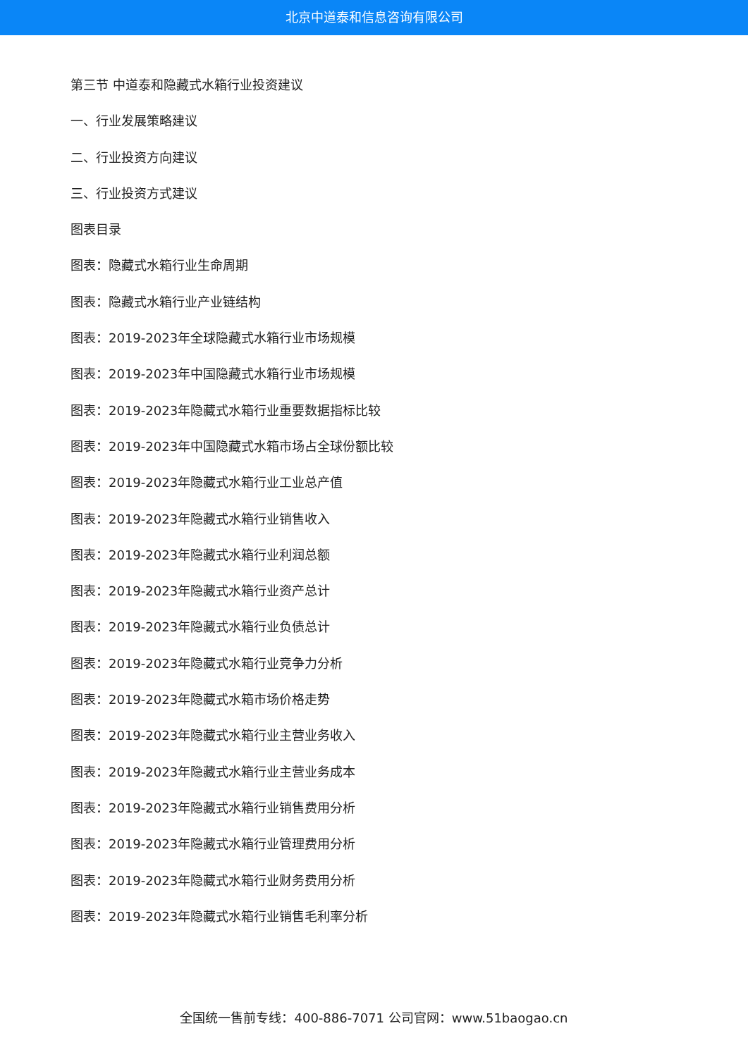北京中道泰和信息咨询有限公司
第三节 中道泰和隐藏式水箱行业投资建议
一、行业发展策略建议
二、行业投资方向建议
三、行业投资方式建议
图表目录
图表：隐藏式水箱行业生命周期
图表：隐藏式水箱行业产业链结构
图表：2019-2023年全球隐藏式水箱行业市场规模
图表：2019-2023年中国隐藏式水箱行业市场规模
图表：2019-2023年隐藏式水箱行业重要数据指标比较
图表：2019-2023年中国隐藏式水箱市场占全球份额比较
图表：2019-2023年隐藏式水箱行业工业总产值
图表：2019-2023年隐藏式水箱行业销售收入
图表：2019-2023年隐藏式水箱行业利润总额
图表：2019-2023年隐藏式水箱行业资产总计
图表：2019-2023年隐藏式水箱行业负债总计
图表：2019-2023年隐藏式水箱行业竞争力分析
图表：2019-2023年隐藏式水箱市场价格走势
图表：2019-2023年隐藏式水箱行业主营业务收入
图表：2019-2023年隐藏式水箱行业主营业务成本
图表：2019-2023年隐藏式水箱行业销售费用分析
图表：2019-2023年隐藏式水箱行业管理费用分析
图表：2019-2023年隐藏式水箱行业财务费用分析
图表：2019-2023年隐藏式水箱行业销售毛利率分析
全国统一售前专线：400-886-7071 公司官网：www.51baogao.cn